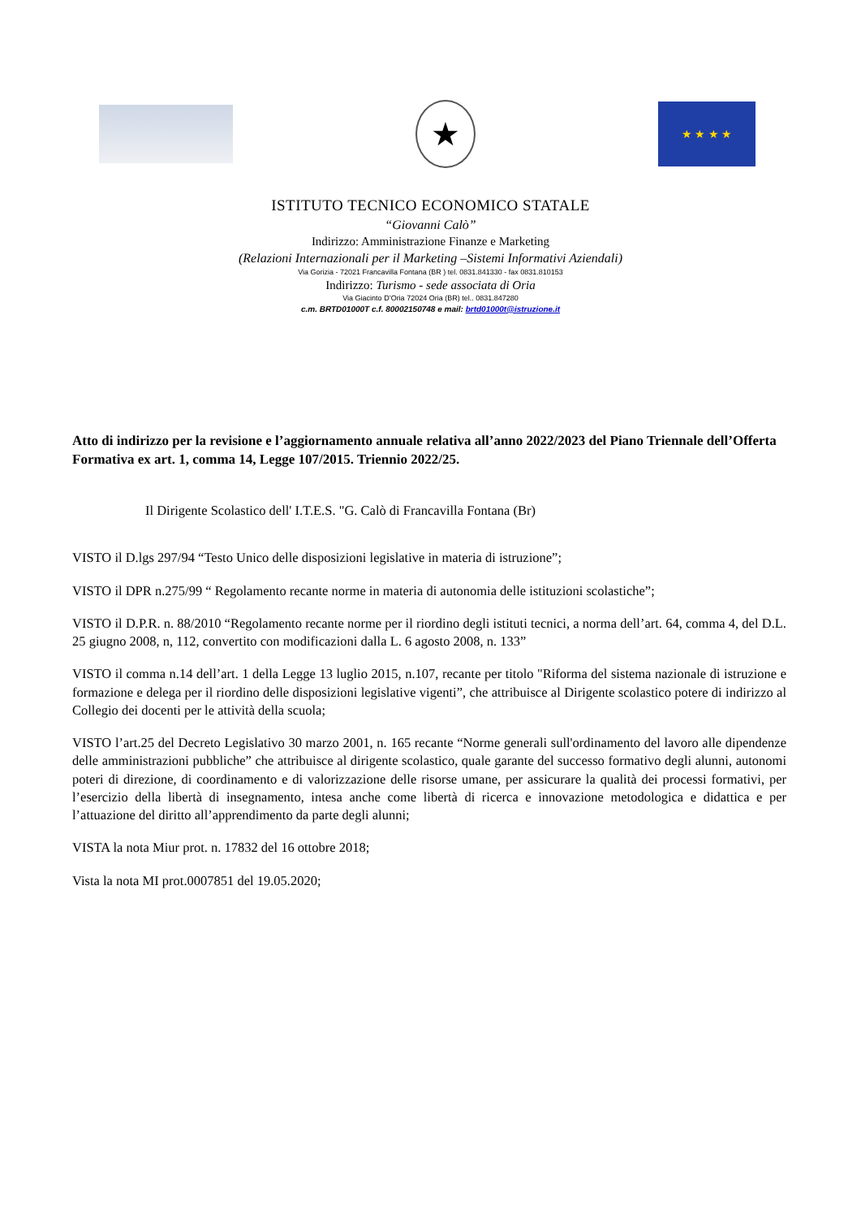★
★ ★ ★ ★
ISTITUTO TECNICO ECONOMICO STATALE
“Giovanni Calò”
Indirizzo: Amministrazione Finanze e Marketing
(Relazioni Internazionali per il Marketing –Sistemi Informativi Aziendali)
Via Gorizia - 72021 Francavilla Fontana (BR ) tel. 0831.841330 - fax 0831.810153
Indirizzo: Turismo - sede associata di Oria
Via Giacinto D’Oria 72024 Oria (BR) tel.. 0831.847280
c.m. BRTD01000T c.f. 80002150748 e mail: brtd01000t@istruzione.it
Atto di indirizzo per la revisione e l’aggiornamento annuale relativa all’anno 2022/2023 del Piano Triennale dell’Offerta Formativa ex art. 1, comma 14, Legge 107/2015. Triennio 2022/25.
Il Dirigente Scolastico dell' I.T.E.S. "G. Calò di Francavilla Fontana (Br)
VISTO il D.lgs 297/94 “Testo Unico delle disposizioni legislative in materia di istruzione”;
VISTO il DPR n.275/99 “ Regolamento recante norme in materia di autonomia delle istituzioni scolastiche”;
VISTO il D.P.R. n. 88/2010 “Regolamento recante norme per il riordino degli istituti tecnici, a norma dell’art. 64, comma 4, del D.L. 25 giugno 2008, n, 112, convertito con modificazioni dalla L. 6 agosto 2008, n. 133”
VISTO il comma n.14 dell’art. 1 della Legge 13 luglio 2015, n.107, recante per titolo "Riforma del sistema nazionale di istruzione e formazione e delega per il riordino delle disposizioni legislative vigenti”, che attribuisce al Dirigente scolastico potere di indirizzo al Collegio dei docenti per le attività della scuola;
VISTO l’art.25 del Decreto Legislativo 30 marzo 2001, n. 165 recante “Norme generali sull'ordinamento del lavoro alle dipendenze delle amministrazioni pubbliche” che attribuisce al dirigente scolastico, quale garante del successo formativo degli alunni, autonomi poteri di direzione, di coordinamento e di valorizzazione delle risorse umane, per assicurare la qualità dei processi formativi, per l’esercizio della libertà di insegnamento, intesa anche come libertà di ricerca e innovazione metodologica e didattica e per l’attuazione del diritto all’apprendimento da parte degli alunni;
VISTA la nota Miur prot. n. 17832 del 16 ottobre 2018;
Vista la nota MI prot.0007851 del 19.05.2020;